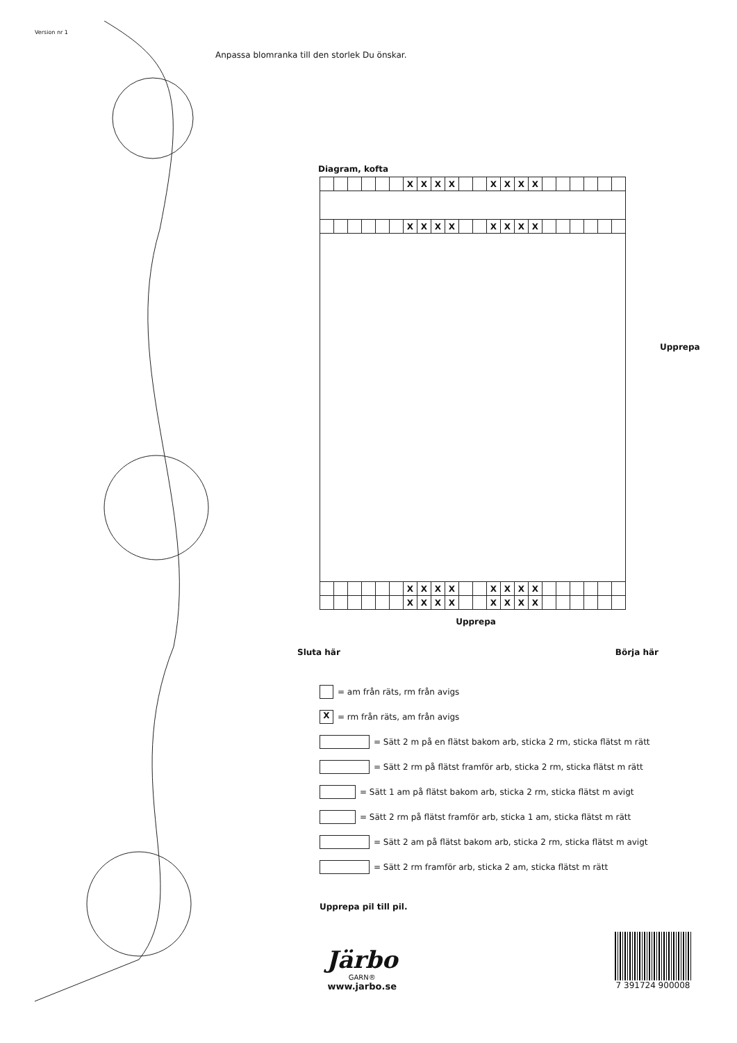Version nr 1
Anpassa blomranka till den storlek Du önskar.
Diagram, kofta
| | | | | | | X | X | X | X | | | X | X | X | X | | | | | | |
| | | | | | | X | X | X | X | | | X | X | X | X | | | | | | |
| | | | | | | X | X | X | X | | | X | X | X | X | | | | | | |
| | | | | | | X | X | X | X | | | X | X | X | X | | | | | | |
Upprepa
Sluta här Börja här
Upprepa
= am från räts, rm från avigs
X = rm från räts, am från avigs
= Sätt 2 m på en flätst bakom arb, sticka 2 rm, sticka flätst m rätt
= Sätt 2 rm på flätst framför arb, sticka 2 rm, sticka flätst m rätt
= Sätt 1 am på flätst bakom arb, sticka 2 rm, sticka flätst m avigt
= Sätt 2 rm på flätst framför arb, sticka 1 am, sticka flätst m rätt
= Sätt 2 am på flätst bakom arb, sticka 2 rm, sticka flätst m avigt
= Sätt 2 rm framför arb, sticka 2 am, sticka flätst m rätt
Upprepa pil till pil.
Järbo
GARN®
www.jarbo.se
7 391724 900008